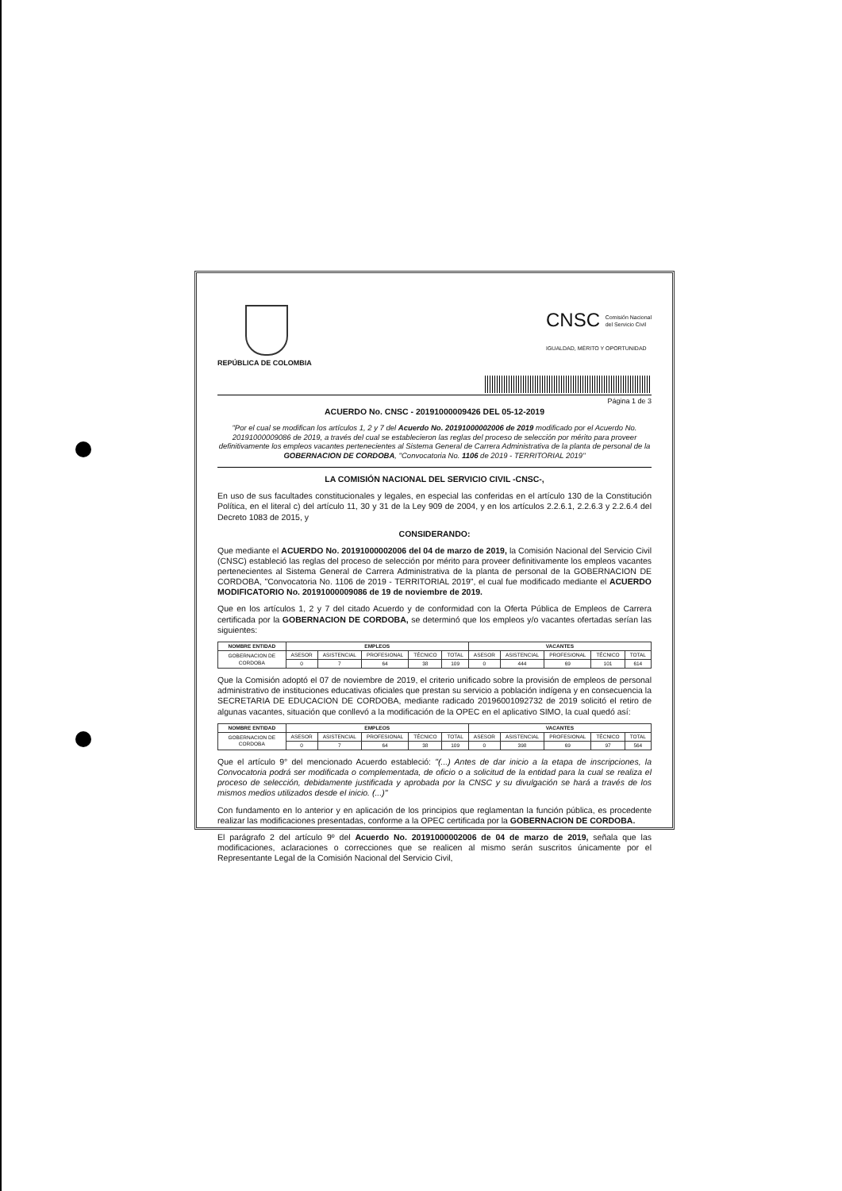CNSC Comisión Nacional
del Servicio Civil
IGUALDAD, MÉRITO Y OPORTUNIDAD
REPÚBLICA DE COLOMBIA
Página 1 de 3
ACUERDO No. CNSC - 20191000009426 DEL 05-12-2019
"Por el cual se modifican los artículos 1, 2 y 7 del Acuerdo No. 20191000002006 de 2019 modificado por el Acuerdo No. 20191000009086 de 2019, a través del cual se establecieron las reglas del proceso de selección por mérito para proveer definitivamente los empleos vacantes pertenecientes al Sistema General de Carrera Administrativa de la planta de personal de la GOBERNACION DE CORDOBA, "Convocatoria No. 1106 de 2019 - TERRITORIAL 2019"
LA COMISIÓN NACIONAL DEL SERVICIO CIVIL -CNSC-,
En uso de sus facultades constitucionales y legales, en especial las conferidas en el artículo 130 de la Constitución Política, en el literal c) del artículo 11, 30 y 31 de la Ley 909 de 2004, y en los artículos 2.2.6.1, 2.2.6.3 y 2.2.6.4 del Decreto 1083 de 2015, y
CONSIDERANDO:
Que mediante el ACUERDO No. 20191000002006 del 04 de marzo de 2019, la Comisión Nacional del Servicio Civil (CNSC) estableció las reglas del proceso de selección por mérito para proveer definitivamente los empleos vacantes pertenecientes al Sistema General de Carrera Administrativa de la planta de personal de la GOBERNACION DE CORDOBA, "Convocatoria No. 1106 de 2019 - TERRITORIAL 2019", el cual fue modificado mediante el ACUERDO MODIFICATORIO No. 20191000009086 de 19 de noviembre de 2019.
Que en los artículos 1, 2 y 7 del citado Acuerdo y de conformidad con la Oferta Pública de Empleos de Carrera certificada por la GOBERNACION DE CORDOBA, se determinó que los empleos y/o vacantes ofertadas serían las siguientes:
| NOMBRE ENTIDAD | EMPLEOS | | | | | VACANTES | | | | |
| --- | --- | --- | --- | --- | --- | --- | --- | --- | --- | --- |
| GOBERNACION DE CORDOBA | ASESOR | ASISTENCIAL | PROFESIONAL | TÉCNICO | TOTAL | ASESOR | ASISTENCIAL | PROFESIONAL | TÉCNICO | TOTAL |
| | 0 | 7 | 64 | 38 | 109 | 0 | 444 | 69 | 101 | 614 |
Que la Comisión adoptó el 07 de noviembre de 2019, el criterio unificado sobre la provisión de empleos de personal administrativo de instituciones educativas oficiales que prestan su servicio a población indígena y en consecuencia la SECRETARIA DE EDUCACION DE CORDOBA, mediante radicado 20196001092732 de 2019 solicitó el retiro de algunas vacantes, situación que conllevó a la modificación de la OPEC en el aplicativo SIMO, la cual quedó así:
| NOMBRE ENTIDAD | EMPLEOS | | | | | VACANTES | | | | |
| --- | --- | --- | --- | --- | --- | --- | --- | --- | --- | --- |
| GOBERNACION DE CORDOBA | ASESOR | ASISTENCIAL | PROFESIONAL | TÉCNICO | TOTAL | ASESOR | ASISTENCIAL | PROFESIONAL | TÉCNICO | TOTAL |
| | 0 | 7 | 64 | 38 | 109 | 0 | 398 | 69 | 97 | 564 |
Que el artículo 9° del mencionado Acuerdo estableció: "(...) Antes de dar inicio a la etapa de inscripciones, la Convocatoria podrá ser modificada o complementada, de oficio o a solicitud de la entidad para la cual se realiza el proceso de selección, debidamente justificada y aprobada por la CNSC y su divulgación se hará a través de los mismos medios utilizados desde el inicio. (...)"
Con fundamento en lo anterior y en aplicación de los principios que reglamentan la función pública, es procedente realizar las modificaciones presentadas, conforme a la OPEC certificada por la GOBERNACION DE CORDOBA.
El parágrafo 2 del artículo 9º del Acuerdo No. 20191000002006 de 04 de marzo de 2019, señala que las modificaciones, aclaraciones o correcciones que se realicen al mismo serán suscritos únicamente por el Representante Legal de la Comisión Nacional del Servicio Civil,